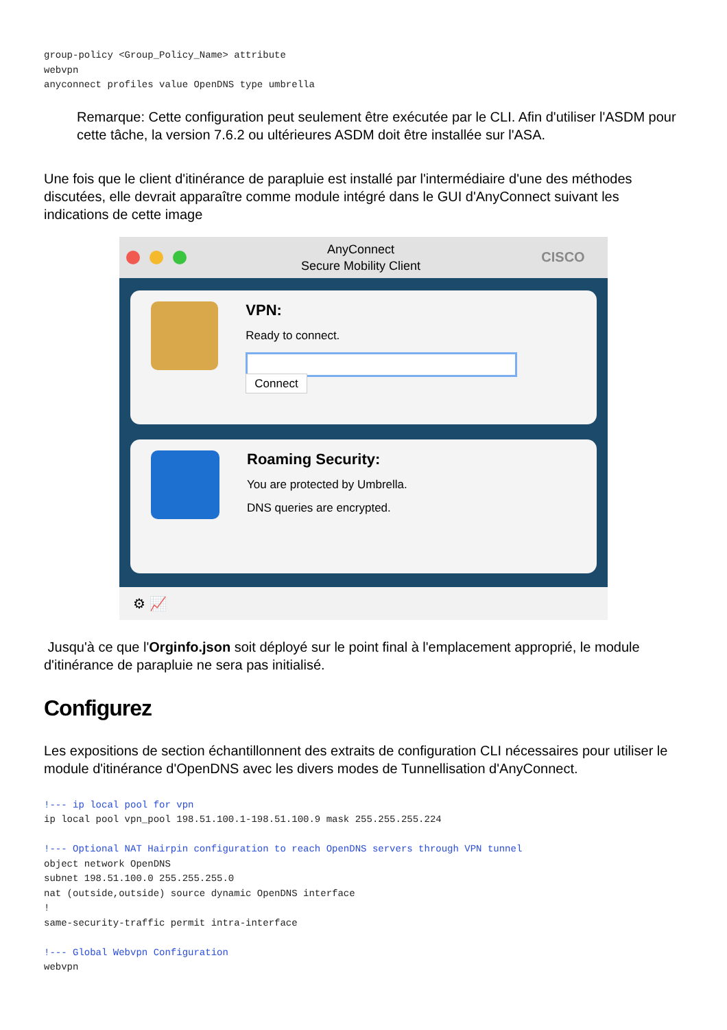group-policy <Group_Policy_Name> attribute
webvpn
anyconnect profiles value OpenDNS type umbrella
Remarque: Cette configuration peut seulement être exécutée par le CLI. Afin d'utiliser l'ASDM pour cette tâche, la version 7.6.2 ou ultérieures ASDM doit être installée sur l'ASA.
Une fois que le client d'itinérance de parapluie est installé par l'intermédiaire d'une des méthodes discutées, elle devrait apparaître comme module intégré dans le GUI d'AnyConnect suivant les indications de cette image
AnyConnect
Secure Mobility Client
CISCO
VPN:
Ready to connect.
Connect
Roaming Security:
You are protected by Umbrella.
DNS queries are encrypted.
⚙ 📈
Jusqu'à ce que l'Orginfo.json soit déployé sur le point final à l'emplacement approprié, le module d'itinérance de parapluie ne sera pas initialisé.
Configurez
Les expositions de section échantillonnent des extraits de configuration CLI nécessaires pour utiliser le module d'itinérance d'OpenDNS avec les divers modes de Tunnellisation d'AnyConnect.
!--- ip local pool for vpn
ip local pool vpn_pool 198.51.100.1-198.51.100.9 mask 255.255.255.224

!--- Optional NAT Hairpin configuration to reach OpenDNS servers through VPN tunnel
object network OpenDNS
subnet 198.51.100.0 255.255.255.0
nat (outside,outside) source dynamic OpenDNS interface
!
same-security-traffic permit intra-interface

!--- Global Webvpn Configuration
webvpn